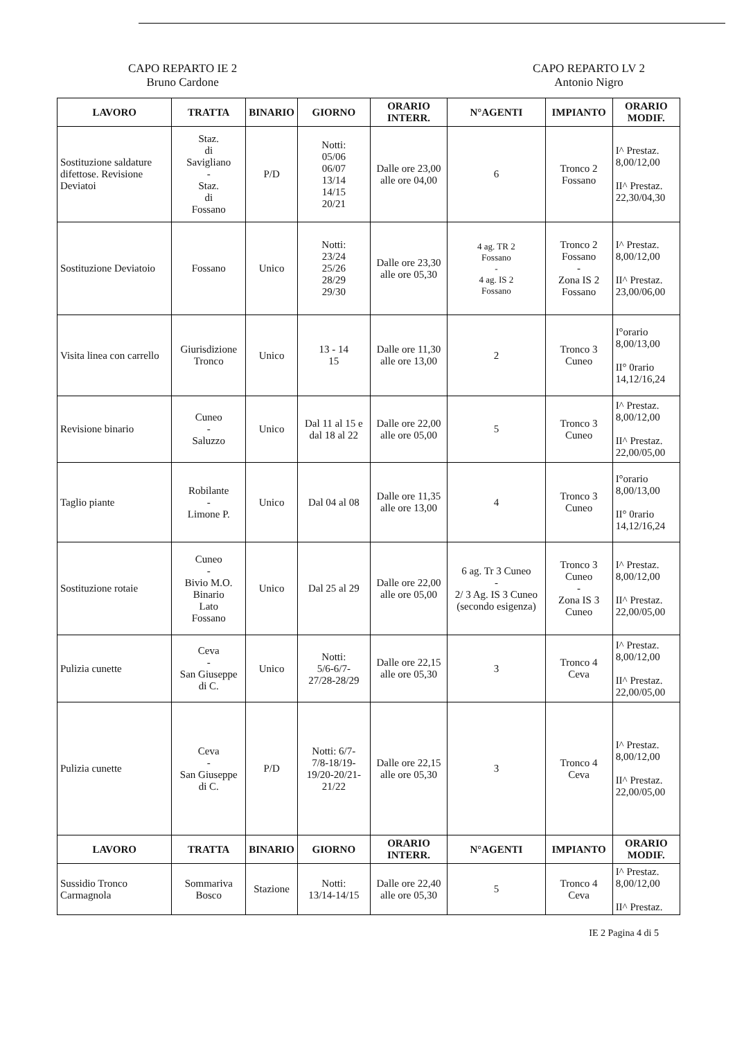CAPO REPARTO IE 2
Bruno Cardone
CAPO REPARTO LV 2
Antonio Nigro
| LAVORO | TRATTA | BINARIO | GIORNO | ORARIO INTERR. | N°AGENTI | IMPIANTO | ORARIO MODIF. |
| --- | --- | --- | --- | --- | --- | --- | --- |
| Sostituzione saldature difettose. Revisione Deviatoi | Staz. di Savigliano - Staz. di Fossano | P/D | Notti: 05/06 06/07 13/14 14/15 20/21 | Dalle ore 23,00 alle ore 04,00 | 6 | Tronco 2 Fossano | I^ Prestaz. 8,00/12,00 II^ Prestaz. 22,30/04,30 |
| Sostituzione Deviatoio | Fossano | Unico | Notti: 23/24 25/26 28/29 29/30 | Dalle ore 23,30 alle ore 05,30 | 4 ag. TR 2 Fossano - 4 ag. IS 2 Fossano | Tronco 2 Fossano - Zona IS 2 Fossano | I^ Prestaz. 8,00/12,00 II^ Prestaz. 23,00/06,00 |
| Visita linea con carrello | Giurisdizione Tronco | Unico | 13 - 14 15 | Dalle ore 11,30 alle ore 13,00 | 2 | Tronco 3 Cuneo | I°orario 8,00/13,00 II° 0rario 14,12/16,24 |
| Revisione binario | Cuneo - Saluzzo | Unico | Dal 11 al 15 e dal 18 al 22 | Dalle ore 22,00 alle ore 05,00 | 5 | Tronco 3 Cuneo | I^ Prestaz. 8,00/12,00 II^ Prestaz. 22,00/05,00 |
| Taglio piante | Robilante - Limone P. | Unico | Dal 04 al 08 | Dalle ore 11,35 alle ore 13,00 | 4 | Tronco 3 Cuneo | I°orario 8,00/13,00 II° 0rario 14,12/16,24 |
| Sostituzione rotaie | Cuneo - Bivio M.O. Binario Lato Fossano | Unico | Dal 25 al 29 | Dalle ore 22,00 alle ore 05,00 | 6 ag. Tr 3 Cuneo - 2/ 3 Ag. IS 3 Cuneo (secondo esigenza) | Tronco 3 Cuneo - Zona IS 3 Cuneo | I^ Prestaz. 8,00/12,00 II^ Prestaz. 22,00/05,00 |
| Pulizia cunette | Ceva - San Giuseppe di C. | Unico | Notti: 5/6-6/7- 27/28-28/29 | Dalle ore 22,15 alle ore 05,30 | 3 | Tronco 4 Ceva | I^ Prestaz. 8,00/12,00 II^ Prestaz. 22,00/05,00 |
| Pulizia cunette | Ceva - San Giuseppe di C. | P/D | Notti: 6/7- 7/8-18/19- 19/20-20/21- 21/22 | Dalle ore 22,15 alle ore 05,30 | 3 | Tronco 4 Ceva | I^ Prestaz. 8,00/12,00 II^ Prestaz. 22,00/05,00 |
| LAVORO | TRATTA | BINARIO | GIORNO | ORARIO INTERR. | N°AGENTI | IMPIANTO | ORARIO MODIF. |
| Sussidio Tronco Carmagnola | Sommariva Bosco | Stazione | Notti: 13/14-14/15 | Dalle ore 22,40 alle ore 05,30 | 5 | Tronco 4 Ceva | I^ Prestaz. 8,00/12,00 II^ Prestaz. |
IE 2 Pagina 4 di 5